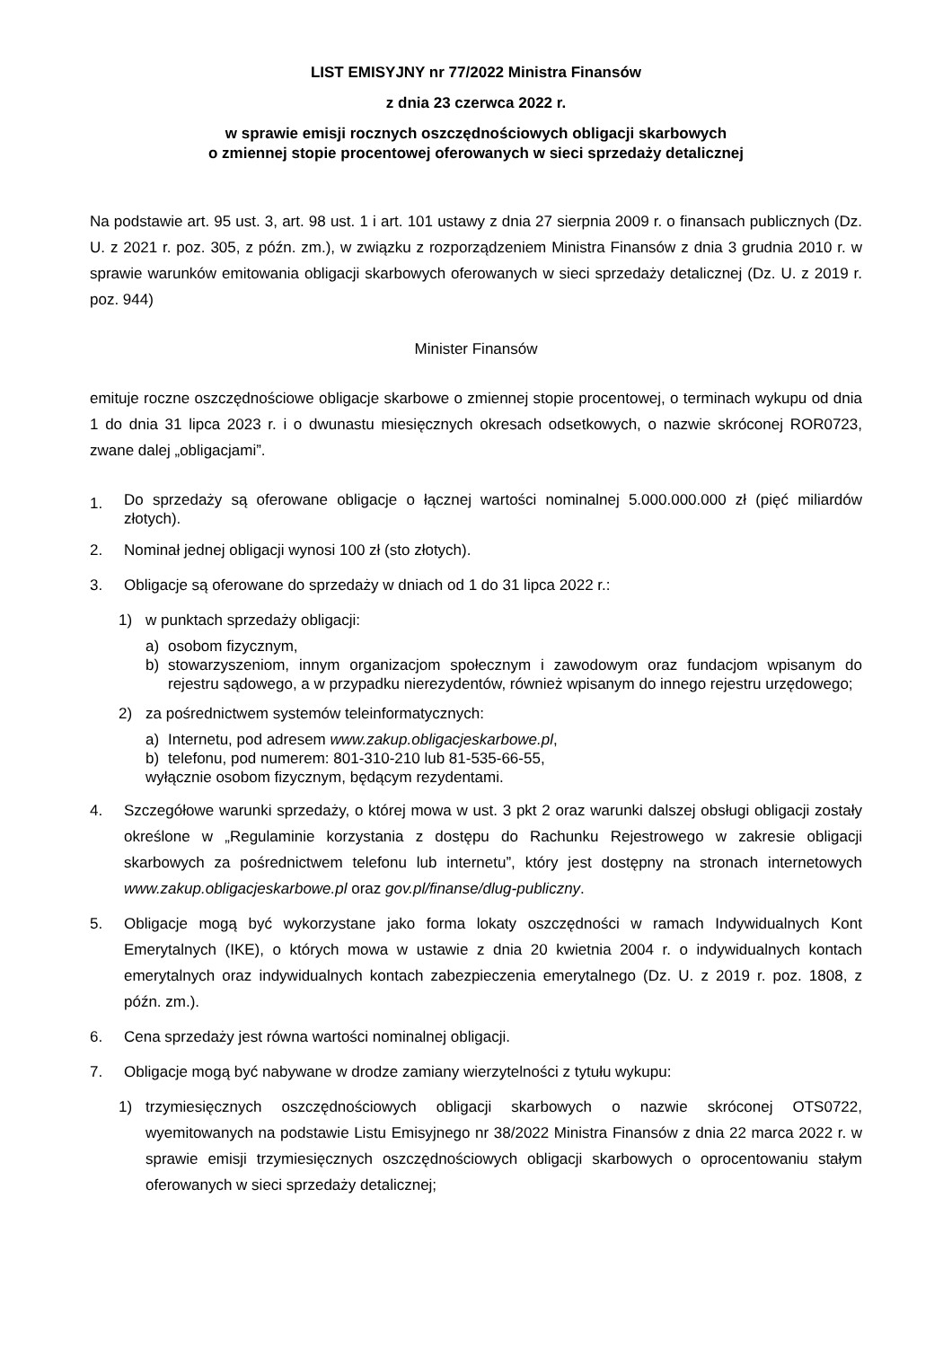LIST EMISYJNY nr 77/2022 Ministra Finansów
z dnia 23 czerwca 2022 r.
w sprawie emisji rocznych oszczędnościowych obligacji skarbowych
o zmiennej stopie procentowej oferowanych w sieci sprzedaży detalicznej
Na podstawie art. 95 ust. 3, art. 98 ust. 1 i art. 101 ustawy z dnia 27 sierpnia 2009 r. o finansach publicznych (Dz. U. z 2021 r. poz. 305, z późn. zm.), w związku z rozporządzeniem Ministra Finansów z dnia 3 grudnia 2010 r. w sprawie warunków emitowania obligacji skarbowych oferowanych w sieci sprzedaży detalicznej (Dz. U. z 2019 r. poz. 944)
Minister Finansów
emituje roczne oszczędnościowe obligacje skarbowe o zmiennej stopie procentowej, o terminach wykupu od dnia 1 do dnia 31 lipca 2023 r. i o dwunastu miesięcznych okresach odsetkowych, o nazwie skróconej ROR0723, zwane dalej „obligacjami”.
1.
Do sprzedaży są oferowane obligacje o łącznej wartości nominalnej 5.000.000.000 zł (pięć miliardów złotych).
2. Nominał jednej obligacji wynosi 100 zł (sto złotych).
3. Obligacje są oferowane do sprzedaży w dniach od 1 do 31 lipca 2022 r.:
1) w punktach sprzedaży obligacji:
a) osobom fizycznym,
b) stowarzyszeniom, innym organizacjom społecznym i zawodowym oraz fundacjom wpisanym do rejestru sądowego, a w przypadku nierezydentów, również wpisanym do innego rejestru urzędowego;
2) za pośrednictwem systemów teleinformatycznych:
a) Internetu, pod adresem www.zakup.obligacjeskarbowe.pl,
b) telefonu, pod numerem: 801-310-210 lub 81-535-66-55,
wyłącznie osobom fizycznym, będącym rezydentami.
4. Szczegółowe warunki sprzedaży, o której mowa w ust. 3 pkt 2 oraz warunki dalszej obsługi obligacji zostały określone w „Regulaminie korzystania z dostępu do Rachunku Rejestrowego w zakresie obligacji skarbowych za pośrednictwem telefonu lub internetu”, który jest dostępny na stronach internetowych www.zakup.obligacjeskarbowe.pl oraz gov.pl/finanse/dlug-publiczny.
5. Obligacje mogą być wykorzystane jako forma lokaty oszczędności w ramach Indywidualnych Kont Emerytalnych (IKE), o których mowa w ustawie z dnia 20 kwietnia 2004 r. o indywidualnych kontach emerytalnych oraz indywidualnych kontach zabezpieczenia emerytalnego (Dz. U. z 2019 r. poz. 1808, z późn. zm.).
6. Cena sprzedaży jest równa wartości nominalnej obligacji.
7. Obligacje mogą być nabywane w drodze zamiany wierzytelności z tytułu wykupu:
1) trzymiesięcznych oszczędnościowych obligacji skarbowych o nazwie skróconej OTS0722, wyemitowanych na podstawie Listu Emisyjnego nr 38/2022 Ministra Finansów z dnia 22 marca 2022 r. w sprawie emisji trzymiesięcznych oszczędnościowych obligacji skarbowych o oprocentowaniu stałym oferowanych w sieci sprzedaży detalicznej;